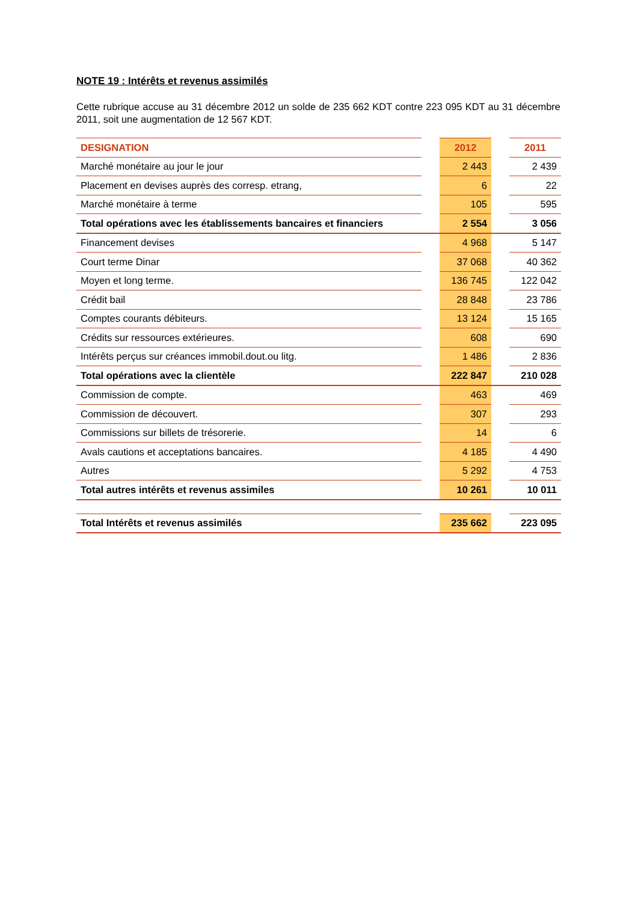NOTE 19 : Intérêts et revenus assimilés
Cette rubrique accuse au 31 décembre 2012 un solde de 235 662 KDT contre 223 095 KDT au 31 décembre 2011, soit une augmentation de 12 567 KDT.
| DESIGNATION | | 2012 | | 2011 |
| Marché monétaire au jour le jour | | 2 443 | | 2 439 |
| Placement en devises auprès des corresp. etrang, | | 6 | | 22 |
| Marché monétaire à terme | | 105 | | 595 |
| Total opérations avec les établissements bancaires et financiers | | 2 554 | | 3 056 |
| Financement devises | | 4 968 | | 5 147 |
| Court terme Dinar | | 37 068 | | 40 362 |
| Moyen et long terme. | | 136 745 | | 122 042 |
| Crédit bail | | 28 848 | | 23 786 |
| Comptes courants débiteurs. | | 13 124 | | 15 165 |
| Crédits sur ressources extérieures. | | 608 | | 690 |
| Intérêts perçus sur créances immobil.dout.ou litg. | | 1 486 | | 2 836 |
| Total opérations avec la clientèle | | 222 847 | | 210 028 |
| Commission de compte. | | 463 | | 469 |
| Commission de découvert. | | 307 | | 293 |
| Commissions sur billets de trésorerie. | | 14 | | 6 |
| Avals cautions et acceptations bancaires. | | 4 185 | | 4 490 |
| Autres | | 5 292 | | 4 753 |
| Total autres intérêts et revenus assimiles | | 10 261 | | 10 011 |
| Total Intérêts et revenus assimilés | | 235 662 | | 223 095 |